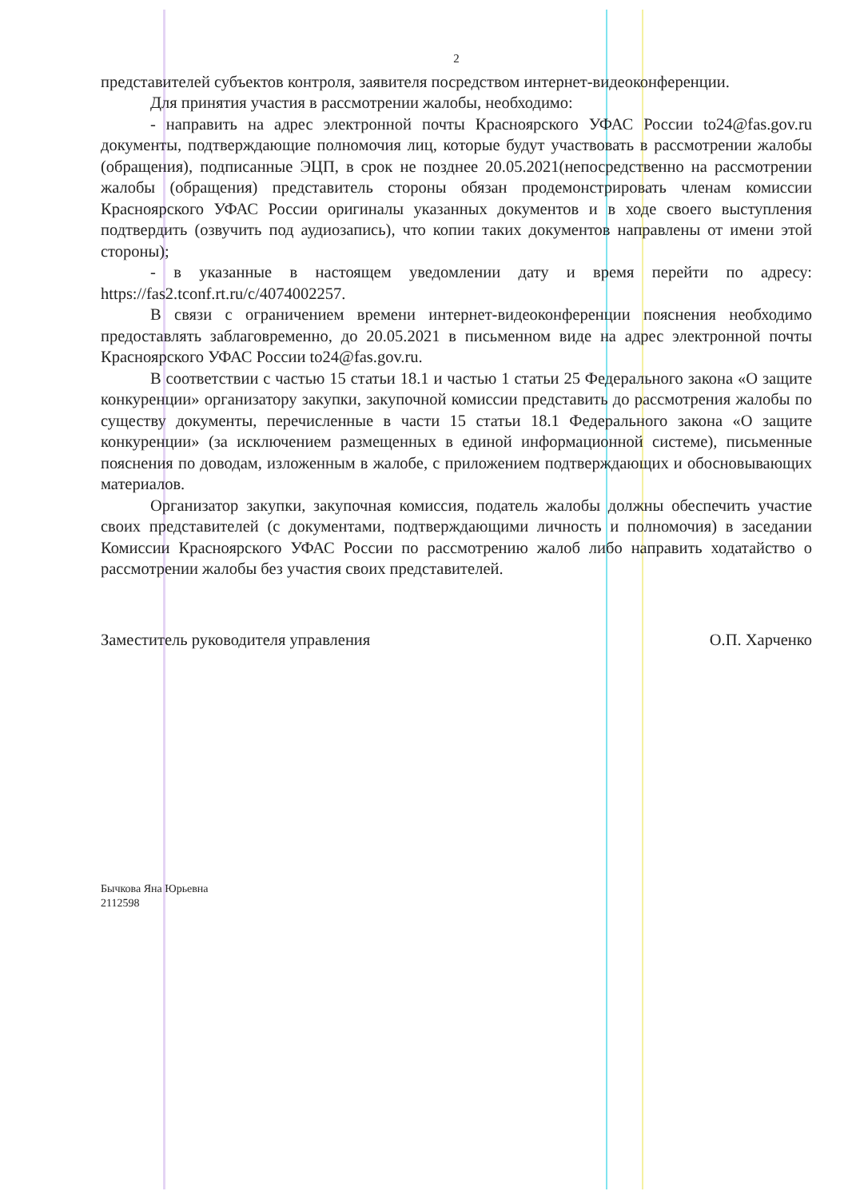2
представителей субъектов контроля, заявителя посредством интернет-видеоконференции.
Для принятия участия в рассмотрении жалобы, необходимо:
- направить на адрес электронной почты Красноярского УФАС России to24@fas.gov.ru документы, подтверждающие полномочия лиц, которые будут участвовать в рассмотрении жалобы (обращения), подписанные ЭЦП, в срок не позднее 20.05.2021(непосредственно на рассмотрении жалобы (обращения) представитель стороны обязан продемонстрировать членам комиссии Красноярского УФАС России оригиналы указанных документов и в ходе своего выступления подтвердить (озвучить под аудиозапись), что копии таких документов направлены от имени этой стороны);
- в указанные в настоящем уведомлении дату и время перейти по адресу: https://fas2.tconf.rt.ru/c/4074002257.
В связи с ограничением времени интернет-видеоконференции пояснения необходимо предоставлять заблаговременно, до 20.05.2021 в письменном виде на адрес электронной почты Красноярского УФАС России to24@fas.gov.ru.
В соответствии с частью 15 статьи 18.1 и частью 1 статьи 25 Федерального закона «О защите конкуренции» организатору закупки, закупочной комиссии представить до рассмотрения жалобы по существу документы, перечисленные в части 15 статьи 18.1 Федерального закона «О защите конкуренции» (за исключением размещенных в единой информационной системе), письменные пояснения по доводам, изложенным в жалобе, с приложением подтверждающих и обосновывающих материалов.
Организатор закупки, закупочная комиссия, податель жалобы должны обеспечить участие своих представителей (с документами, подтверждающими личность и полномочия) в заседании Комиссии Красноярского УФАС России по рассмотрению жалоб либо направить ходатайство о рассмотрении жалобы без участия своих представителей.
Заместитель руководителя управления О.П. Харченко
Бычкова Яна Юрьевна
2112598